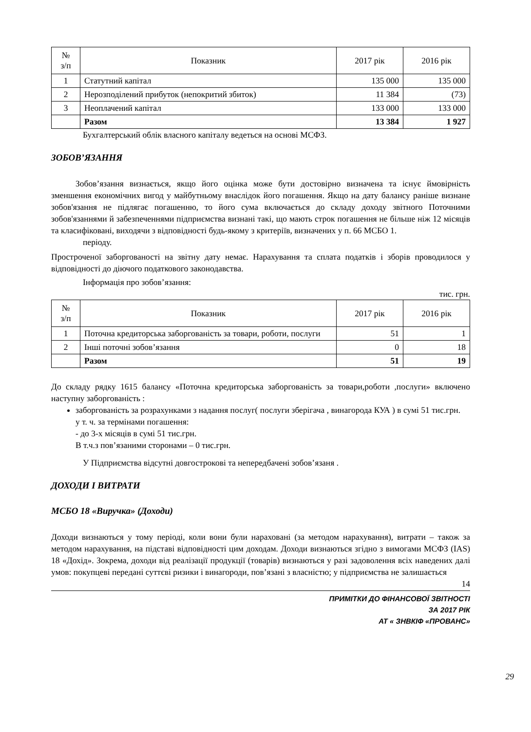| № з/п | Показник | 2017 рік | 2016 рік |
| --- | --- | --- | --- |
| 1 | Статутний капітал | 135 000 | 135 000 |
| 2 | Нерозподілений прибуток (непокритий збиток) | 11 384 | (73) |
| 3 | Неоплачений капітал | 133 000 | 133 000 |
| | Разом | 13 384 | 1 927 |
Бухгалтерський облік власного капіталу ведеться на основі МСФЗ.
ЗОБОВ’ЯЗАННЯ
Зобов’язання визнається, якщо його оцінка може бути достовірно визначена та існує ймовірність зменшення економічних вигод у майбутньому внаслідок його погашення. Якщо на дату балансу раніше визнане зобов'язання не підлягає погашенню, то його сума включається до складу доходу звітного Поточними зобов'язаннями й забезпеченнями підприємства визнані такі, що мають строк погашення не більше ніж 12 місяців та класифіковані, виходячи з відповідності будь-якому з критеріїв, визначених у п. 66 МСБО 1.
періоду.
Простроченої заборгованості на звітну дату немає. Нарахування та сплата податків і зборів проводилося у відповідності до діючого податкового законодавства.
Інформація про зобов’язання:
тис. грн.
| № з/п | Показник | 2017 рік | 2016 рік |
| --- | --- | --- | --- |
| 1 | Поточна кредиторська заборгованість за товари, роботи, послуги | 51 | 1 |
| 2 | Інші поточні зобов’язання | 0 | 18 |
| | Разом | 51 | 19 |
До складу рядку 1615 балансу «Поточна кредиторська заборгованість за товари,роботи ,послуги» включено наступну заборгованість :
заборгованість за розрахунками з надання послуг( послуги зберігача , винагорода КУА ) в сумі 51 тис.грн.
у т. ч. за термінами погашення:
- до 3-х місяців в сумі 51 тис.грн.
В т.ч.з пов’язаними сторонами – 0 тис.грн.
У Підприємства відсутні довгострокові та непередбачені зобов’язаня .
ДОХОДИ І ВИТРАТИ
МСБО 18 «Виручка» (Доходи)
Доходи визнаються у тому періоді, коли вони були нараховані (за методом нарахування), витрати – також за методом нарахування, на підставі відповідності цим доходам. Доходи визнаються згідно з вимогами МСФЗ (IAS) 18 «Дохід». Зокрема, доходи від реалізації продукції (товарів) визнаються у разі задоволення всіх наведених далі умов: покупцеві передані суттєві ризики і винагороди, пов’язані з власністю; у підприємства не залишається
14
ПРИМІТКИ ДО ФІНАНСОВОЇ ЗВІТНОСТІ
ЗА 2017 РІК
АТ « ЗНВКІФ «ПРОВАНС»
29